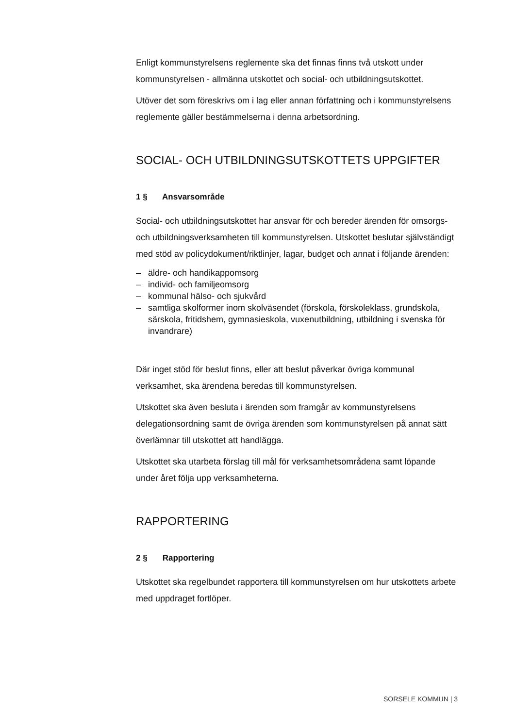Enligt kommunstyrelsens reglemente ska det finnas finns två utskott under kommunstyrelsen - allmänna utskottet och social- och utbildningsutskottet.
Utöver det som föreskrivs om i lag eller annan författning och i kommunstyrelsens reglemente gäller bestämmelserna i denna arbetsordning.
SOCIAL- OCH UTBILDNINGSUTSKOTTETS UPPGIFTER
1 § Ansvarsområde
Social- och utbildningsutskottet har ansvar för och bereder ärenden för omsorgs- och utbildningsverksamheten till kommunstyrelsen. Utskottet beslutar självständigt med stöd av policydokument/riktlinjer, lagar, budget och annat i följande ärenden:
– äldre- och handikappomsorg
– individ- och familjeomsorg
– kommunal hälso- och sjukvård
– samtliga skolformer inom skolväsendet (förskola, förskoleklass, grundskola, särskola, fritidshem, gymnasieskola, vuxenutbildning, utbildning i svenska för invandrare)
Där inget stöd för beslut finns, eller att beslut påverkar övriga kommunal verksamhet, ska ärendena beredas till kommunstyrelsen.
Utskottet ska även besluta i ärenden som framgår av kommunstyrelsens delegationsordning samt de övriga ärenden som kommunstyrelsen på annat sätt överlämnar till utskottet att handlägga.
Utskottet ska utarbeta förslag till mål för verksamhetsområdena samt löpande under året följa upp verksamheterna.
RAPPORTERING
2 § Rapportering
Utskottet ska regelbundet rapportera till kommunstyrelsen om hur utskottets arbete med uppdraget fortlöper.
SORSELE KOMMUN | 3